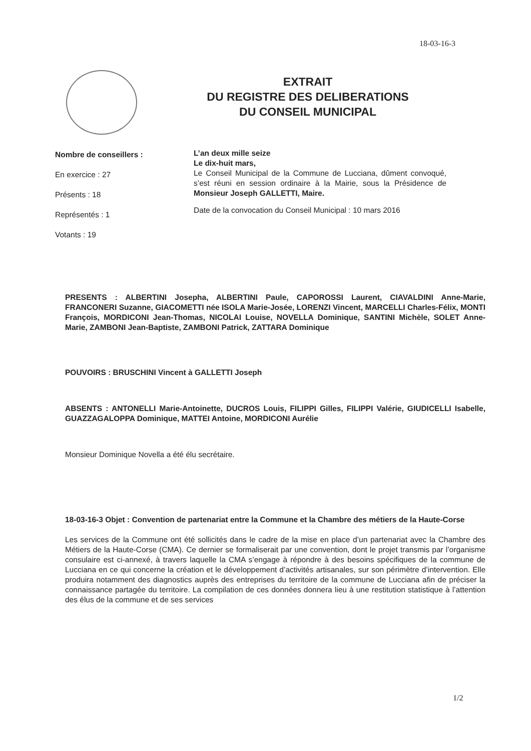18-03-16-3
EXTRAIT
DU REGISTRE DES DELIBERATIONS
DU CONSEIL MUNICIPAL
Nombre de conseillers :
En exercice : 27
Présents : 18
Représentés : 1
Votants : 19
L’an deux mille seize
Le dix-huit mars,
Le Conseil Municipal de la Commune de Lucciana, dûment convoqué, s’est réuni en session ordinaire à la Mairie, sous la Présidence de Monsieur Joseph GALLETTI, Maire.
Date de la convocation du Conseil Municipal : 10 mars 2016
PRESENTS : ALBERTINI Josepha, ALBERTINI Paule, CAPOROSSI Laurent, CIAVALDINI Anne-Marie, FRANCONERI Suzanne, GIACOMETTI née ISOLA Marie-Josée, LORENZI Vincent, MARCELLI Charles-Félix, MONTI François, MORDICONI Jean-Thomas, NICOLAI Louise, NOVELLA Dominique, SANTINI Michèle, SOLET Anne-Marie, ZAMBONI Jean-Baptiste, ZAMBONI Patrick, ZATTARA Dominique
POUVOIRS : BRUSCHINI Vincent à GALLETTI Joseph
ABSENTS : ANTONELLI Marie-Antoinette, DUCROS Louis, FILIPPI Gilles, FILIPPI Valérie, GIUDICELLI Isabelle, GUAZZAGALOPPA Dominique, MATTEI Antoine, MORDICONI Aurélie
Monsieur Dominique Novella a été élu secrétaire.
18-03-16-3 Objet : Convention de partenariat entre la Commune et la Chambre des métiers de la Haute-Corse
Les services de la Commune ont été sollicités dans le cadre de la mise en place d’un partenariat avec la Chambre des Métiers de la Haute-Corse (CMA). Ce dernier se formaliserait par une convention, dont le projet transmis par l’organisme consulaire est ci-annexé, à travers laquelle la CMA s’engage à répondre à des besoins spécifiques de la commune de Lucciana en ce qui concerne la création et le développement d’activités artisanales, sur son périmètre d’intervention. Elle produira notamment des diagnostics auprès des entreprises du territoire de la commune de Lucciana afin de préciser la connaissance partagée du territoire. La compilation de ces données donnera lieu à une restitution statistique à l’attention des élus de la commune et de ses services
1/2